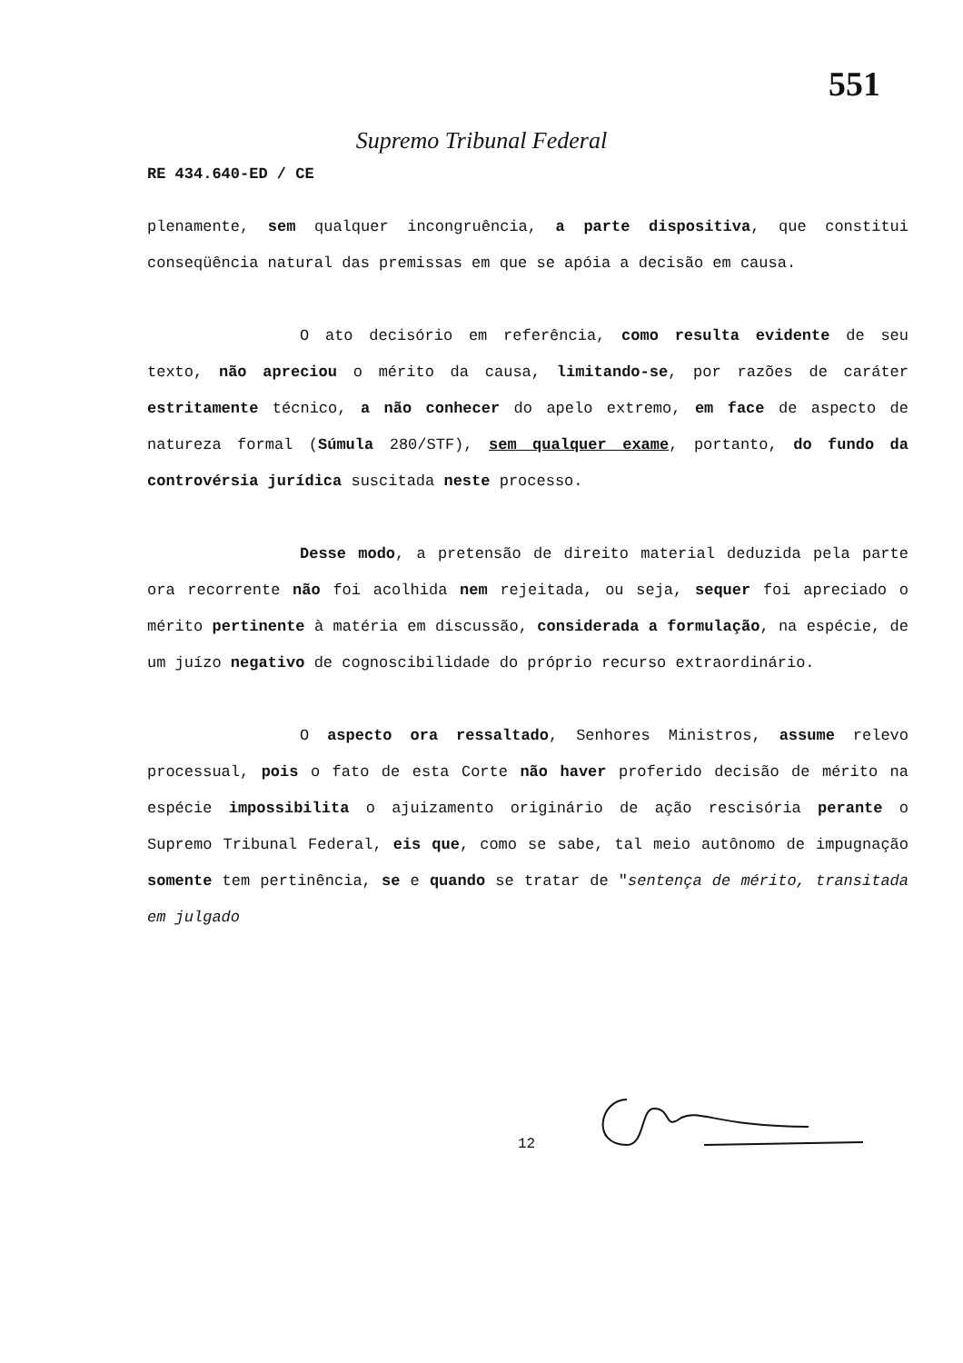551
Supremo Tribunal Federal
RE 434.640-ED / CE
plenamente, sem qualquer incongruência, a parte dispositiva, que constitui conseqüência natural das premissas em que se apóia a decisão em causa.
O ato decisório em referência, como resulta evidente de seu texto, não apreciou o mérito da causa, limitando-se, por razões de caráter estritamente técnico, a não conhecer do apelo extremo, em face de aspecto de natureza formal (Súmula 280/STF), sem qualquer exame, portanto, do fundo da controvérsia jurídica suscitada neste processo.
Desse modo, a pretensão de direito material deduzida pela parte ora recorrente não foi acolhida nem rejeitada, ou seja, sequer foi apreciado o mérito pertinente à matéria em discussão, considerada a formulação, na espécie, de um juízo negativo de cognoscibilidade do próprio recurso extraordinário.
O aspecto ora ressaltado, Senhores Ministros, assume relevo processual, pois o fato de esta Corte não haver proferido decisão de mérito na espécie impossibilita o ajuizamento originário de ação rescisória perante o Supremo Tribunal Federal, eis que, como se sabe, tal meio autônomo de impugnação somente tem pertinência, se e quando se tratar de "sentença de mérito, transitada em julgado
12